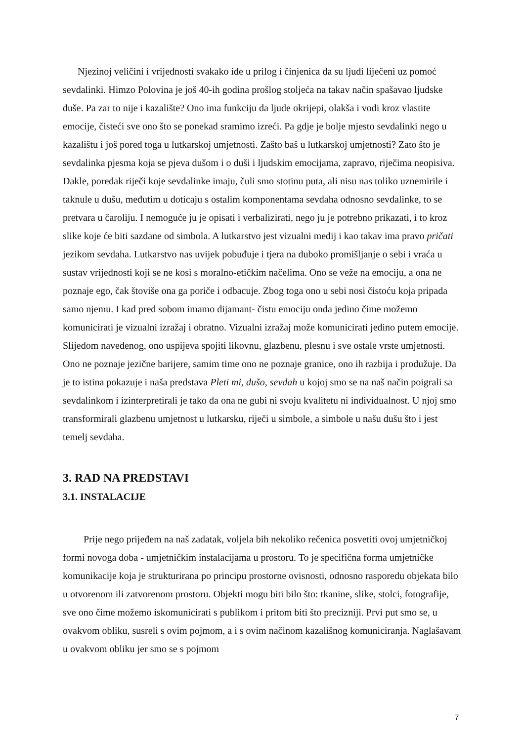Njezinoj veličini i vrijednosti svakako ide u prilog i činjenica da su ljudi liječeni uz pomoć sevdalinki. Himzo Polovina je još 40-ih godina prošlog stoljeća na takav način spašavao ljudske duše. Pa zar to nije i kazalište? Ono ima funkciju da ljude okrijepi, olakša i vodi kroz vlastite emocije, čisteći sve ono što se ponekad sramimo izreći. Pa gdje je bolje mjesto sevdalinki nego u kazalištu i još pored toga u lutkarskoj umjetnosti. Zašto baš u lutkarskoj umjetnosti? Zato što je sevdalinka pjesma koja se pjeva dušom i o duši i ljudskim emocijama, zapravo, riječima neopisiva. Dakle, poredak riječi koje sevdalinke imaju, čuli smo stotinu puta, ali nisu nas toliko uznemirile i taknule u dušu, međutim u doticaju s ostalim komponentama sevdaha odnosno sevdalinke, to se pretvara u čaroliju. I nemoguće ju je opisati i verbalizirati, nego ju je potrebno prikazati, i to kroz slike koje će biti sazdane od simbola. A lutkarstvo jest vizualni medij i kao takav ima pravo pričati jezikom sevdaha. Lutkarstvo nas uvijek pobuđuje i tjera na duboko promišljanje o sebi i vraća u sustav vrijednosti koji se ne kosi s moralno-etičkim načelima. Ono se veže na emociju, a ona ne poznaje ego, čak štoviše ona ga poriče i odbacuje. Zbog toga ono u sebi nosi čistoću koja pripada samo njemu. I kad pred sobom imamo dijamant- čistu emociju onda jedino čime možemo komunicirati je vizualni izražaj i obratno. Vizualni izražaj može komunicirati jedino putem emocije. Slijedom navedenog, ono uspijeva spojiti likovnu, glazbenu, plesnu i sve ostale vrste umjetnosti. Ono ne poznaje jezične barijere, samim time ono ne poznaje granice, ono ih razbija i produžuje. Da je to istina pokazuje i naša predstava Pleti mi, dušo, sevdah u kojoj smo se na naš način poigrali sa sevdalinkom i izinterpretirali je tako da ona ne gubi ni svoju kvalitetu ni individualnost. U njoj smo transformirali glazbenu umjetnost u lutkarsku, riječi u simbole, a simbole u našu dušu što i jest temelj sevdaha.
3. RAD NA PREDSTAVI
3.1. INSTALACIJE
Prije nego prijeđem na naš zadatak, voljela bih nekoliko rečenica posvetiti ovoj umjetničkoj formi novoga doba - umjetničkim instalacijama u prostoru. To je specifična forma umjetničke komunikacije koja je strukturirana po principu prostorne ovisnosti, odnosno rasporedu objekata bilo u otvorenom ili zatvorenom prostoru. Objekti mogu biti bilo što: tkanine, slike, stolci, fotografije, sve ono čime možemo iskomunicirati s publikom i pritom biti što precizniji. Prvi put smo se, u ovakvom obliku, susreli s ovim pojmom, a i s ovim načinom kazališnog komuniciranja. Naglašavam u ovakvom obliku jer smo se s pojmom
7